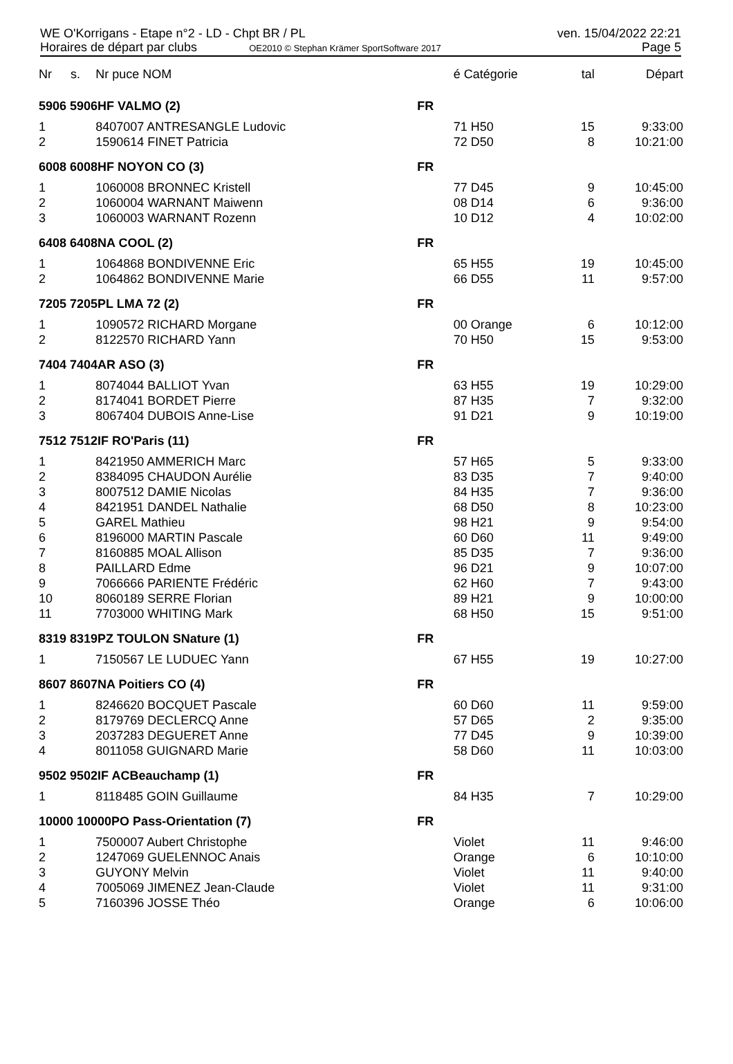WE O'Korrigans - Etape n°2 - LD - Chpt BR / PL
Horaires de départ par clubs OE2010 © Stephan Krämer SportSoftware 2017
ven. 15/04/2022 22:21
Page 5
| Nr | s. | Nr puce NOM | | é Catégorie | tal | Départ |
| --- | --- | --- | --- | --- | --- | --- |
| 5906 5906HF VALMO (2) | | | FR | | | |
| 1 | | 8407007 ANTRESANGLE Ludovic | | 71 H50 | 15 | 9:33:00 |
| 2 | | 1590614 FINET Patricia | | 72 D50 | 8 | 10:21:00 |
| 6008 6008HF NOYON CO (3) | | | FR | | | |
| 1 | | 1060008 BRONNEC Kristell | | 77 D45 | 9 | 10:45:00 |
| 2 | | 1060004 WARNANT Maiwenn | | 08 D14 | 6 | 9:36:00 |
| 3 | | 1060003 WARNANT Rozenn | | 10 D12 | 4 | 10:02:00 |
| 6408 6408NA COOL (2) | | | FR | | | |
| 1 | | 1064868 BONDIVENNE Eric | | 65 H55 | 19 | 10:45:00 |
| 2 | | 1064862 BONDIVENNE Marie | | 66 D55 | 11 | 9:57:00 |
| 7205 7205PL LMA 72 (2) | | | FR | | | |
| 1 | | 1090572 RICHARD Morgane | | 00 Orange | 6 | 10:12:00 |
| 2 | | 8122570 RICHARD Yann | | 70 H50 | 15 | 9:53:00 |
| 7404 7404AR ASO (3) | | | FR | | | |
| 1 | | 8074044 BALLIOT Yvan | | 63 H55 | 19 | 10:29:00 |
| 2 | | 8174041 BORDET Pierre | | 87 H35 | 7 | 9:32:00 |
| 3 | | 8067404 DUBOIS Anne-Lise | | 91 D21 | 9 | 10:19:00 |
| 7512 7512IF RO'Paris (11) | | | FR | | | |
| 1 | | 8421950 AMMERICH Marc | | 57 H65 | 5 | 9:33:00 |
| 2 | | 8384095 CHAUDON Aurélie | | 83 D35 | 7 | 9:40:00 |
| 3 | | 8007512 DAMIE Nicolas | | 84 H35 | 7 | 9:36:00 |
| 4 | | 8421951 DANDEL Nathalie | | 68 D50 | 8 | 10:23:00 |
| 5 | | GAREL Mathieu | | 98 H21 | 9 | 9:54:00 |
| 6 | | 8196000 MARTIN Pascale | | 60 D60 | 11 | 9:49:00 |
| 7 | | 8160885 MOAL Allison | | 85 D35 | 7 | 9:36:00 |
| 8 | | PAILLARD Edme | | 96 D21 | 9 | 10:07:00 |
| 9 | | 7066666 PARIENTE Frédéric | | 62 H60 | 7 | 9:43:00 |
| 10 | | 8060189 SERRE Florian | | 89 H21 | 9 | 10:00:00 |
| 11 | | 7703000 WHITING Mark | | 68 H50 | 15 | 9:51:00 |
| 8319 8319PZ TOULON SNature (1) | | | FR | | | |
| 1 | | 7150567 LE LUDUEC Yann | | 67 H55 | 19 | 10:27:00 |
| 8607 8607NA Poitiers CO (4) | | | FR | | | |
| 1 | | 8246620 BOCQUET Pascale | | 60 D60 | 11 | 9:59:00 |
| 2 | | 8179769 DECLERCQ Anne | | 57 D65 | 2 | 9:35:00 |
| 3 | | 2037283 DEGUERET Anne | | 77 D45 | 9 | 10:39:00 |
| 4 | | 8011058 GUIGNARD Marie | | 58 D60 | 11 | 10:03:00 |
| 9502 9502IF ACBeauchamp (1) | | | FR | | | |
| 1 | | 8118485 GOIN Guillaume | | 84 H35 | 7 | 10:29:00 |
| 10000 10000PO Pass-Orientation (7) | | | FR | | | |
| 1 | | 7500007 Aubert Christophe | | Violet | 11 | 9:46:00 |
| 2 | | 1247069 GUELENNOC Anais | | Orange | 6 | 10:10:00 |
| 3 | | GUYONY Melvin | | Violet | 11 | 9:40:00 |
| 4 | | 7005069 JIMENEZ Jean-Claude | | Violet | 11 | 9:31:00 |
| 5 | | 7160396 JOSSE Théo | | Orange | 6 | 10:06:00 |